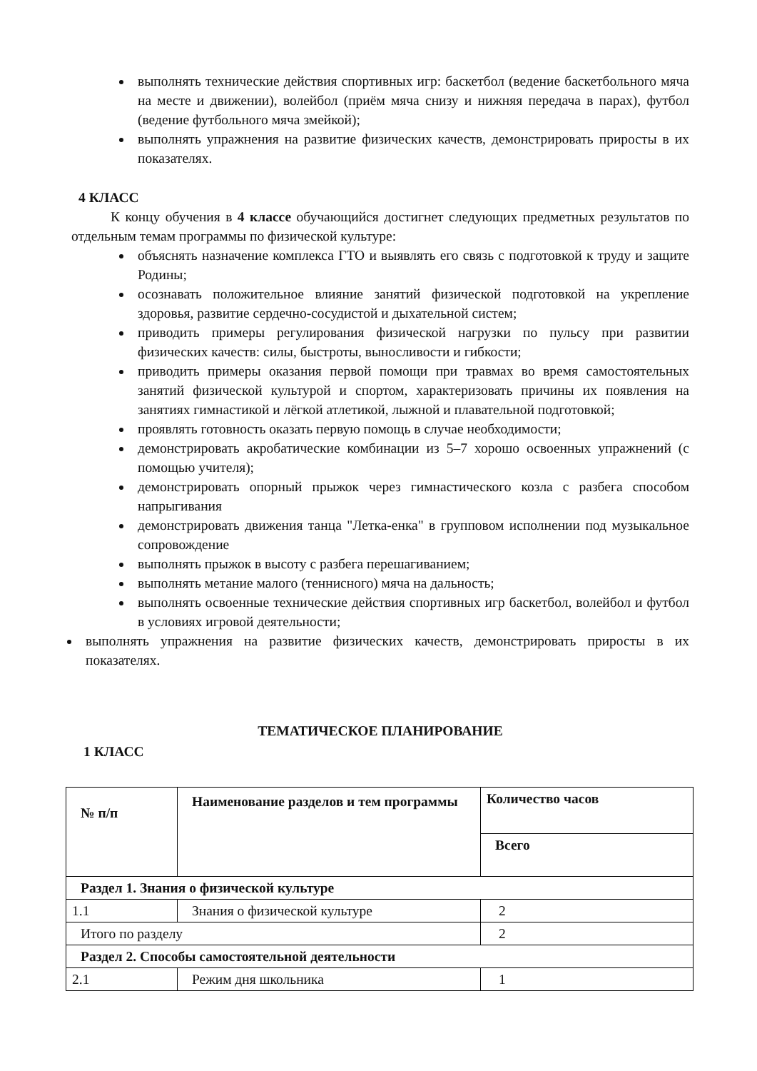выполнять технические действия спортивных игр: баскетбол (ведение баскетбольного мяча на месте и движении), волейбол (приём мяча снизу и нижняя передача в парах), футбол (ведение футбольного мяча змейкой);
выполнять упражнения на развитие физических качеств, демонстрировать приросты в их показателях.
4 КЛАСС
К концу обучения в 4 классе обучающийся достигнет следующих предметных результатов по отдельным темам программы по физической культуре:
объяснять назначение комплекса ГТО и выявлять его связь с подготовкой к труду и защите Родины;
осознавать положительное влияние занятий физической подготовкой на укрепление здоровья, развитие сердечно-сосудистой и дыхательной систем;
приводить примеры регулирования физической нагрузки по пульсу при развитии физических качеств: силы, быстроты, выносливости и гибкости;
приводить примеры оказания первой помощи при травмах во время самостоятельных занятий физической культурой и спортом, характеризовать причины их появления на занятиях гимнастикой и лёгкой атлетикой, лыжной и плавательной подготовкой;
проявлять готовность оказать первую помощь в случае необходимости;
демонстрировать акробатические комбинации из 5–7 хорошо освоенных упражнений (с помощью учителя);
демонстрировать опорный прыжок через гимнастического козла с разбега способом напрыгивания
демонстрировать движения танца "Летка-енка" в групповом исполнении под музыкальное сопровождение
выполнять прыжок в высоту с разбега перешагиванием;
выполнять метание малого (теннисного) мяча на дальность;
выполнять освоенные технические действия спортивных игр баскетбол, волейбол и футбол в условиях игровой деятельности;
выполнять упражнения на развитие физических качеств, демонстрировать приросты в их показателях.
ТЕМАТИЧЕСКОЕ ПЛАНИРОВАНИЕ
1 КЛАСС
| № п/п | Наименование разделов и тем программы | Количество часов |
| --- | --- | --- |
| | | Всего |
| Раздел 1. Знания о физической культуре | | |
| 1.1 | Знания о физической культуре | 2 |
| Итого по разделу | | 2 |
| Раздел 2. Способы самостоятельной деятельности | | |
| 2.1 | Режим дня школьника | 1 |